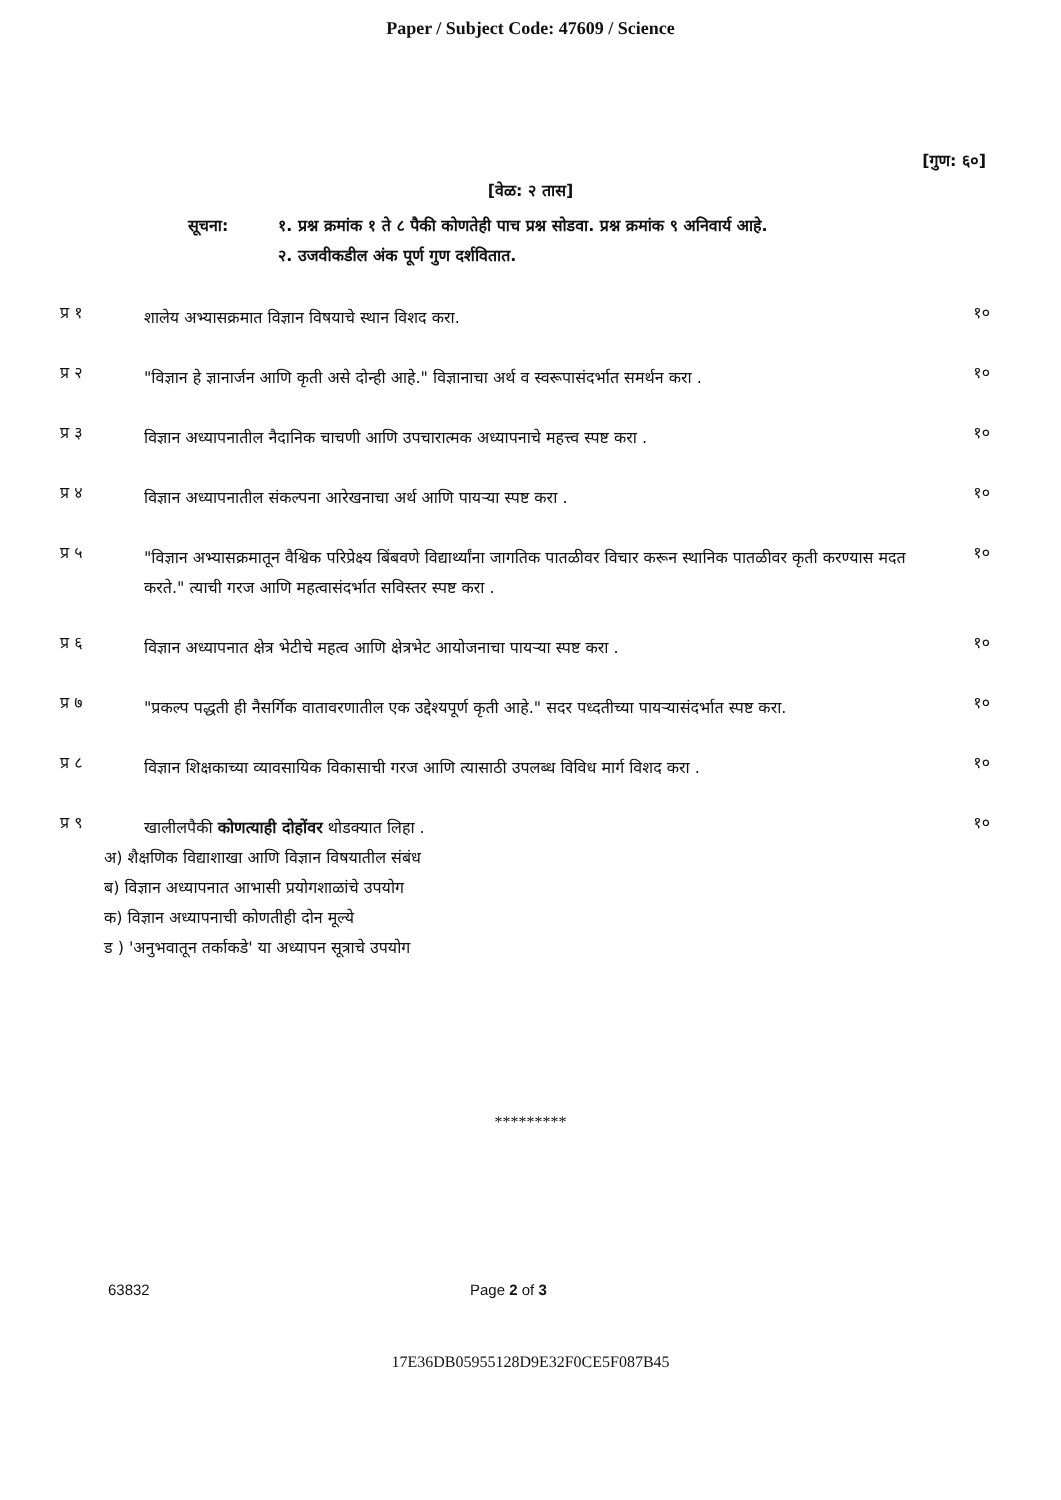Paper / Subject Code: 47609 / Science
[गुण: ६०]
[वेळ: २ तास]
सूचना: १. प्रश्न क्रमांक १ ते ८ पैकी कोणतेही पाच प्रश्न सोडवा. प्रश्न क्रमांक ९ अनिवार्य आहे.
२. उजवीकडील अंक पूर्ण गुण दर्शवितात.
प्र १
शालेय अभ्यासक्रमात विज्ञान विषयाचे स्थान विशद करा.
१०
प्र २
"विज्ञान हे ज्ञानार्जन आणि कृती असे दोन्ही आहे." विज्ञानाचा अर्थ व स्वरूपासंदर्भात समर्थन करा .
१०
प्र ३
विज्ञान अध्यापनातील नैदानिक चाचणी आणि उपचारात्मक अध्यापनाचे महत्त्व स्पष्ट करा .
१०
प्र ४
विज्ञान अध्यापनातील संकल्पना आरेखनाचा अर्थ आणि पायऱ्या स्पष्ट करा .
१०
प्र ५
"विज्ञान अभ्यासक्रमातून वैश्विक परिप्रेक्ष्य बिंबवणे विद्यार्थ्यांना जागतिक पातळीवर विचार करून स्थानिक पातळीवर कृती करण्यास मदत करते." त्याची गरज आणि महत्वासंदर्भात सविस्तर स्पष्ट करा .
१०
प्र ६
विज्ञान अध्यापनात क्षेत्र भेटीचे महत्व आणि क्षेत्रभेट आयोजनाचा पायऱ्या स्पष्ट करा .
१०
प्र ७
"प्रकल्प पद्धती ही नैसर्गिक वातावरणातील एक उद्देश्यपूर्ण कृती आहे." सदर पध्दतीच्या पायऱ्यासंदर्भात स्पष्ट करा.
१०
प्र ८
विज्ञान शिक्षकाच्या व्यावसायिक विकासाची गरज आणि त्यासाठी उपलब्ध विविध मार्ग विशद करा .
१०
प्र ९
खालीलपैकी कोणत्याही दोहोंवर थोडक्यात लिहा .
१०
अ) शैक्षणिक विद्याशाखा आणि विज्ञान विषयातील संबंध
ब) विज्ञान अध्यापनात आभासी प्रयोगशाळांचे उपयोग
क) विज्ञान अध्यापनाची कोणतीही दोन मूल्ये
ड ) 'अनुभवातून तर्काकडे' या अध्यापन सूत्राचे उपयोग
*********
63832 Page 2 of 3
17E36DB05955128D9E32F0CE5F087B45